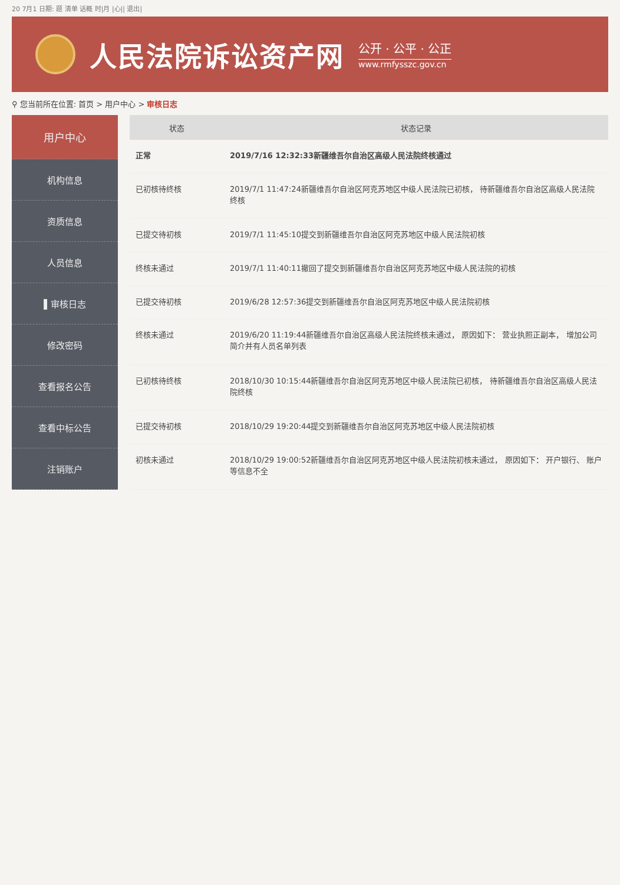20 7月1 日期: 题 清单 话概 时|月 |心|| 退出|
人民法院诉讼资产网
公开 · 公平 · 公正
www.rmfysszc.gov.cn
⚲ 您当前所在位置: 首页 > 用户中心 > 审核日志
用户中心
机构信息
资质信息
人员信息
▌审核日志
修改密码
查看报名公告
查看中标公告
注销账户
| 状态 | 状态记录 |
| --- | --- |
| 正常 | 2019/7/16 12:32:33新疆维吾尔自治区高级人民法院终核通过 |
| 已初核待终核 | 2019/7/1 11:47:24新疆维吾尔自治区阿克苏地区中级人民法院已初核， 待新疆维吾尔自治区高级人民法院终核 |
| 已提交待初核 | 2019/7/1 11:45:10提交到新疆维吾尔自治区阿克苏地区中级人民法院初核 |
| 终核未通过 | 2019/7/1 11:40:11撤回了提交到新疆维吾尔自治区阿克苏地区中级人民法院的初核 |
| 已提交待初核 | 2019/6/28 12:57:36提交到新疆维吾尔自治区阿克苏地区中级人民法院初核 |
| 终核未通过 | 2019/6/20 11:19:44新疆维吾尔自治区高级人民法院终核未通过， 原因如下： 营业执照正副本， 增加公司简介并有人员名单列表 |
| 已初核待终核 | 2018/10/30 10:15:44新疆维吾尔自治区阿克苏地区中级人民法院已初核， 待新疆维吾尔自治区高级人民法院终核 |
| 已提交待初核 | 2018/10/29 19:20:44提交到新疆维吾尔自治区阿克苏地区中级人民法院初核 |
| 初核未通过 | 2018/10/29 19:00:52新疆维吾尔自治区阿克苏地区中级人民法院初核未通过， 原因如下： 开户银行、 账户等信息不全 |